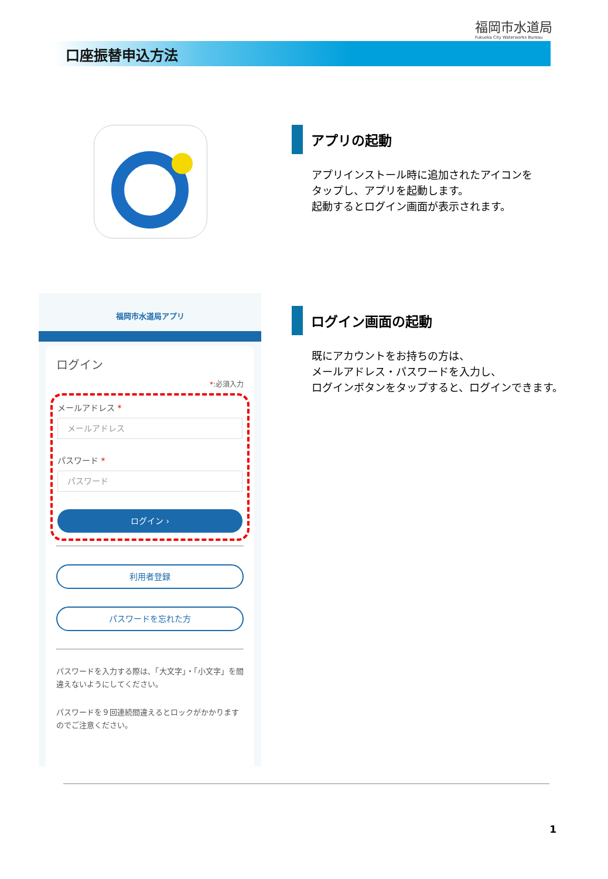福岡市水道局
Fukuoka City Waterworks Bureau
口座振替申込方法
アプリの起動
アプリインストール時に追加されたアイコンを
タップし、アプリを起動します。
起動するとログイン画面が表示されます。
ログイン画面の起動
既にアカウントをお持ちの方は、
メールアドレス・パスワードを入力し、
ログインボタンをタップすると、ログインできます。
福岡市水道局アプリ
ログイン
*:必須入力
メールアドレス *
メールアドレス
パスワード *
パスワード
ログイン ›
利用者登録
パスワードを忘れた方
パスワードを入力する際は、「大文字」・「小文字」を間違えないようにしてください。
パスワードを９回連続間違えるとロックがかかりますのでご注意ください。
1